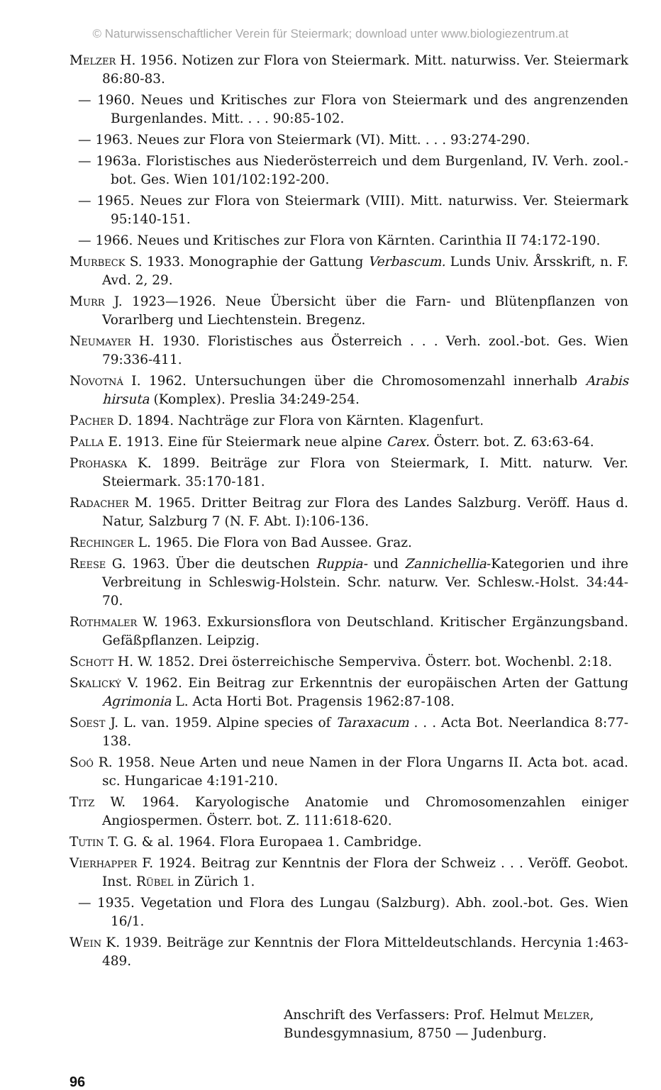© Naturwissenschaftlicher Verein für Steiermark; download unter www.biologiezentrum.at
Melzer H. 1956. Notizen zur Flora von Steiermark. Mitt. naturwiss. Ver. Steiermark 86:80-83.
— 1960. Neues und Kritisches zur Flora von Steiermark und des angrenzenden Burgenlandes. Mitt. . . . 90:85-102.
— 1963. Neues zur Flora von Steiermark (VI). Mitt. . . . 93:274-290.
— 1963a. Floristisches aus Niederösterreich und dem Burgenland, IV. Verh. zool.-bot. Ges. Wien 101/102:192-200.
— 1965. Neues zur Flora von Steiermark (VIII). Mitt. naturwiss. Ver. Steiermark 95:140-151.
— 1966. Neues und Kritisches zur Flora von Kärnten. Carinthia II 74:172-190.
Murbeck S. 1933. Monographie der Gattung Verbascum. Lunds Univ. Årsskrift, n. F. Avd. 2, 29.
Murr J. 1923—1926. Neue Übersicht über die Farn- und Blütenpflanzen von Vorarlberg und Liechtenstein. Bregenz.
Neumayer H. 1930. Floristisches aus Österreich . . . Verh. zool.-bot. Ges. Wien 79:336-411.
Novotná I. 1962. Untersuchungen über die Chromosomenzahl innerhalb Arabis hirsuta (Komplex). Preslia 34:249-254.
Pacher D. 1894. Nachträge zur Flora von Kärnten. Klagenfurt.
Palla E. 1913. Eine für Steiermark neue alpine Carex. Österr. bot. Z. 63:63-64.
Prohaska K. 1899. Beiträge zur Flora von Steiermark, I. Mitt. naturw. Ver. Steiermark. 35:170-181.
Radacher M. 1965. Dritter Beitrag zur Flora des Landes Salzburg. Veröff. Haus d. Natur, Salzburg 7 (N. F. Abt. I):106-136.
Rechinger L. 1965. Die Flora von Bad Aussee. Graz.
Reese G. 1963. Über die deutschen Ruppia- und Zannichellia-Kategorien und ihre Verbreitung in Schleswig-Holstein. Schr. naturw. Ver. Schlesw.-Holst. 34:44-70.
Rothmaler W. 1963. Exkursionsflora von Deutschland. Kritischer Ergänzungsband. Gefäßpflanzen. Leipzig.
Schott H. W. 1852. Drei österreichische Semperviva. Österr. bot. Wochenbl. 2:18.
Skalický V. 1962. Ein Beitrag zur Erkenntnis der europäischen Arten der Gattung Agrimonia L. Acta Horti Bot. Pragensis 1962:87-108.
Soest J. L. van. 1959. Alpine species of Taraxacum . . . Acta Bot. Neerlandica 8:77-138.
Soó R. 1958. Neue Arten und neue Namen in der Flora Ungarns II. Acta bot. acad. sc. Hungaricae 4:191-210.
Titz W. 1964. Karyologische Anatomie und Chromosomenzahlen einiger Angiospermen. Österr. bot. Z. 111:618-620.
Tutin T. G. & al. 1964. Flora Europaea 1. Cambridge.
Vierhapper F. 1924. Beitrag zur Kenntnis der Flora der Schweiz . . . Veröff. Geobot. Inst. Rübel in Zürich 1.
— 1935. Vegetation und Flora des Lungau (Salzburg). Abh. zool.-bot. Ges. Wien 16/1.
Wein K. 1939. Beiträge zur Kenntnis der Flora Mitteldeutschlands. Hercynia 1:463-489.
Anschrift des Verfassers: Prof. Helmut Melzer,
Bundesgymnasium, 8750 — Judenburg.
96